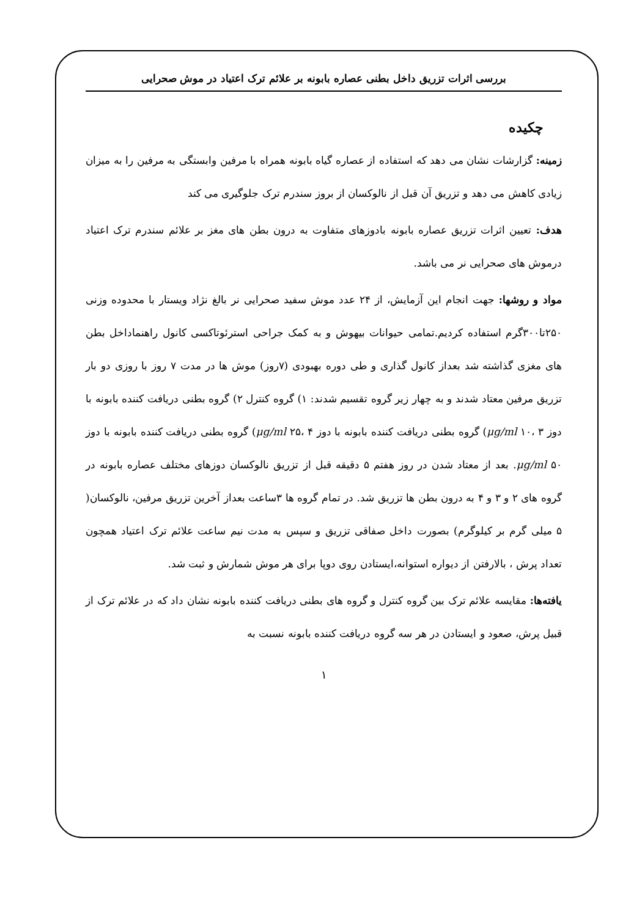بررسی اثرات تزریق داخل بطنی عصاره بابونه بر علائم ترک اعتیاد در موش صحرایی
چکیده
زمینه: گزارشات نشان می دهد که استفاده از عصاره گیاه بابونه همراه با مرفین وابستگی به مرفین را به میزان زیادی کاهش می دهد و تزریق آن قبل از نالوکسان از بروز سندرم ترک جلوگیری می کند
هدف: تعیین اثرات تزریق عصاره بابونه بادوزهای متفاوت به درون بطن های مغز بر علائم سندرم ترک اعتیاد درموش های صحرایی نر می باشد.
مواد و روشها: جهت انجام این آزمایش، از ۲۴ عدد موش سفید صحرایی نر بالغ نژاد ویستار با محدوده وزنی ۲۵۰تا۳۰۰گرم استفاده کردیم.تمامی حیوانات بیهوش و به کمک جراحی استرئوتاکسی کانول راهنماداخل بطن های مغزی گذاشته شد بعداز کانول گذاری و طی دوره بهبودی (۷روز) موش ها در مدت ۷ روز با روزی دو بار تزریق مرفین معتاد شدند و به چهار زیر گروه تقسیم شدند: ۱) گروه کنترل ۲) گروه بطنی دریافت کننده بابونه با دوز μg/ml ۱۰، ۳) گروه بطنی دریافت کننده بابونه با دوز μg/ml ۲۵، ۴) گروه بطنی دریافت کننده بابونه با دوز μg/ml ۵۰. بعد از معتاد شدن در روز هفتم ۵ دقیقه قبل از تزریق نالوکسان دوزهای مختلف عصاره بابونه در گروه های ۲ و ۳ و ۴ به درون بطن ها تزریق شد. در تمام گروه ها ۳ساعت بعداز آخرین تزریق مرفین، نالوکسان( ۵ میلی گرم بر کیلوگرم) بصورت داخل صفاقی تزریق و سپس به مدت نیم ساعت علائم ترک اعتیاد همچون تعداد پرش ، بالارفتن از دیواره استوانه،ایستادن روی دوپا برای هر موش شمارش و ثبت شد.
یافته‌ها: مقایسه علائم ترک بین گروه کنترل و گروه های بطنی دریافت کننده بابونه نشان داد که در علائم ترک از قبیل پرش، صعود و ایستادن در هر سه گروه دریافت کننده بابونه نسبت به
۱